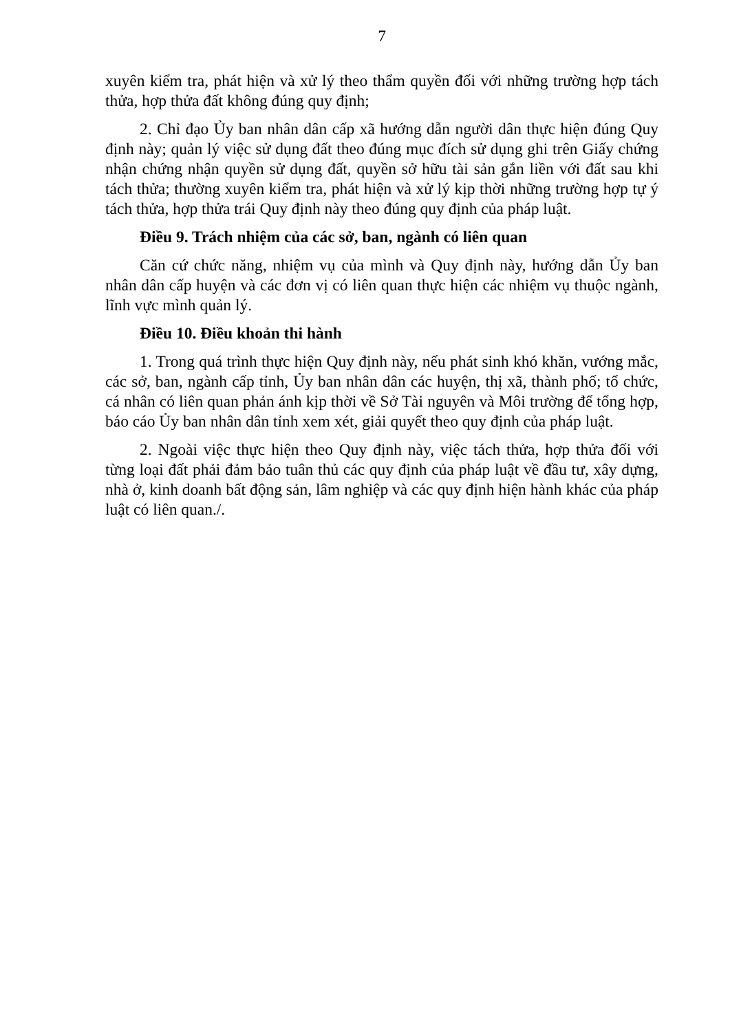7
xuyên kiểm tra, phát hiện và xử lý theo thẩm quyền đối với những trường hợp tách thửa, hợp thửa đất không đúng quy định;
2. Chỉ đạo Ủy ban nhân dân cấp xã hướng dẫn người dân thực hiện đúng Quy định này; quản lý việc sử dụng đất theo đúng mục đích sử dụng ghi trên Giấy chứng nhận chứng nhận quyền sử dụng đất, quyền sở hữu tài sản gắn liền với đất sau khi tách thửa; thường xuyên kiểm tra, phát hiện và xử lý kịp thời những trường hợp tự ý tách thửa, hợp thửa trái Quy định này theo đúng quy định của pháp luật.
Điều 9. Trách nhiệm của các sở, ban, ngành có liên quan
Căn cứ chức năng, nhiệm vụ của mình và Quy định này, hướng dẫn Ủy ban nhân dân cấp huyện và các đơn vị có liên quan thực hiện các nhiệm vụ thuộc ngành, lĩnh vực mình quản lý.
Điều 10. Điều khoản thi hành
1. Trong quá trình thực hiện Quy định này, nếu phát sinh khó khăn, vướng mắc, các sở, ban, ngành cấp tỉnh, Ủy ban nhân dân các huyện, thị xã, thành phố; tổ chức, cá nhân có liên quan phản ánh kịp thời về Sở Tài nguyên và Môi trường để tổng hợp, báo cáo Ủy ban nhân dân tỉnh xem xét, giải quyết theo quy định của pháp luật.
2. Ngoài việc thực hiện theo Quy định này, việc tách thửa, hợp thửa đối với từng loại đất phải đảm bảo tuân thủ các quy định của pháp luật về đầu tư, xây dựng, nhà ở, kinh doanh bất động sản, lâm nghiệp và các quy định hiện hành khác của pháp luật có liên quan./.